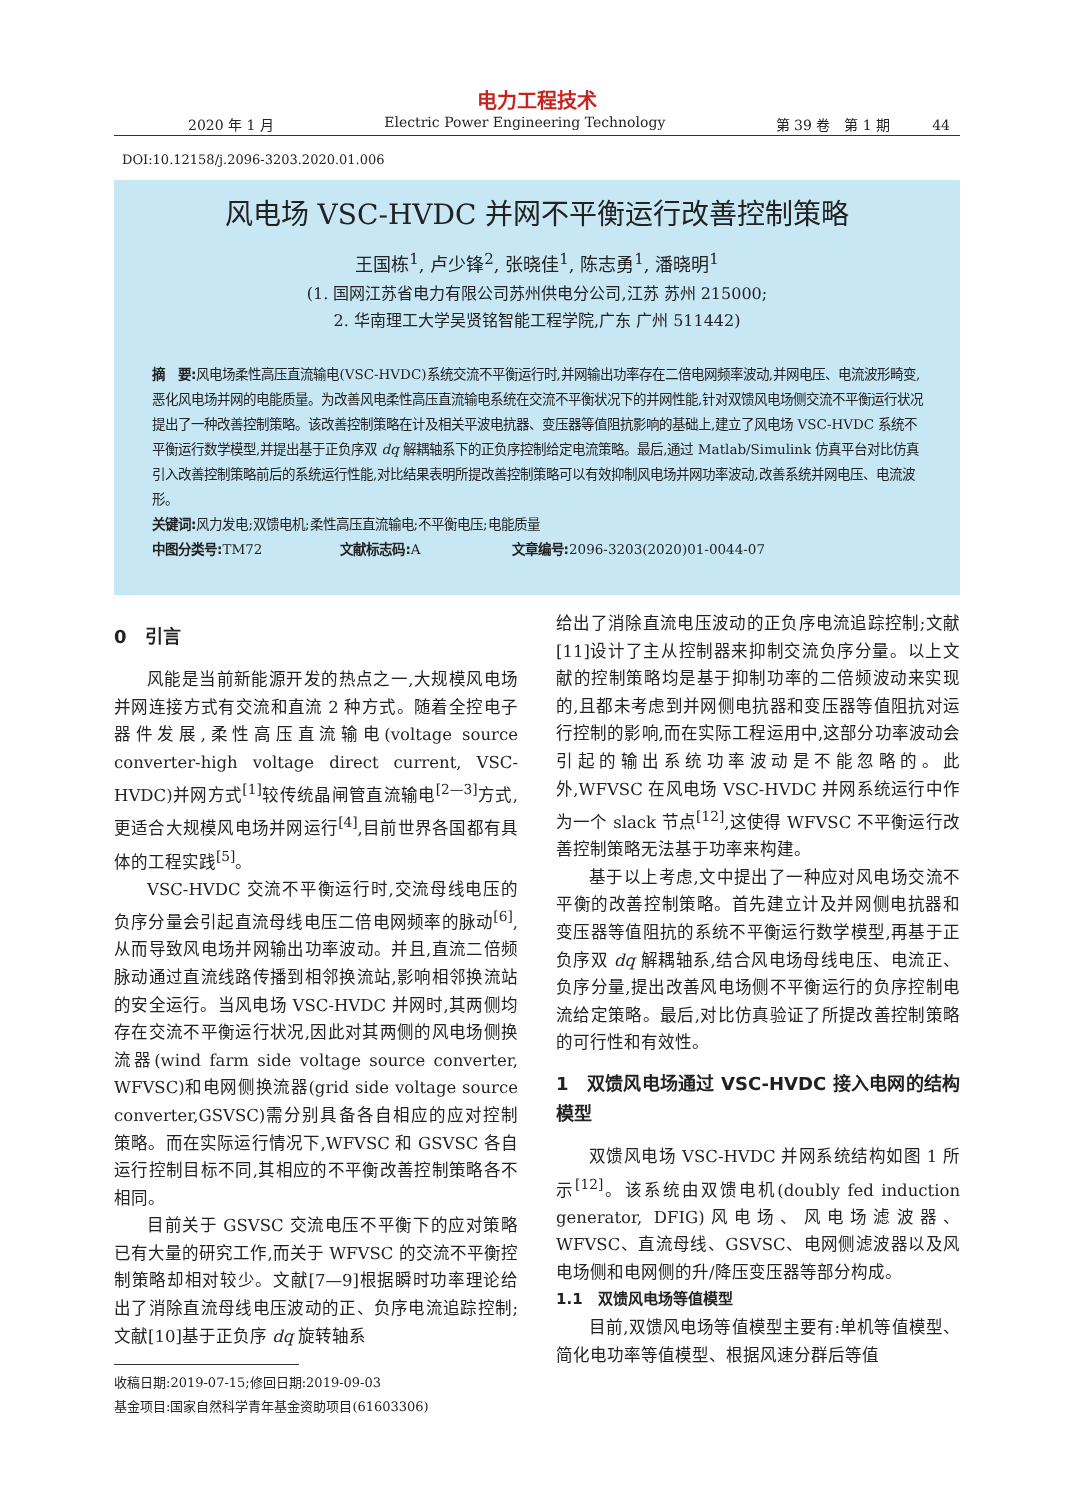电力工程技术
2020 年 1 月 Electric Power Engineering Technology 第 39 卷　第 1 期　　　44
DOI:10.12158/j.2096-3203.2020.01.006
风电场 VSC-HVDC 并网不平衡运行改善控制策略
王国栋<sup>1</sup>, 卢少锋<sup>2</sup>, 张晓佳<sup>1</sup>, 陈志勇<sup>1</sup>, 潘晓明<sup>1</sup>
(1. 国网江苏省电力有限公司苏州供电分公司,江苏 苏州 215000;
2. 华南理工大学吴贤铭智能工程学院,广东 广州 511442)
摘　要: 风电场柔性高压直流输电(VSC-HVDC)系统交流不平衡运行时,并网输出功率存在二倍电网频率波动,并网电压、电流波形畸变,恶化风电场并网的电能质量。为改善风电柔性高压直流输电系统在交流不平衡状况下的并网性能,针对双馈风电场侧交流不平衡运行状况提出了一种改善控制策略。该改善控制策略在计及相关平波电抗器、变压器等值阻抗影响的基础上,建立了风电场 VSC-HVDC 系统不平衡运行数学模型,并提出基于正负序双 dq 解耦轴系下的正负序控制给定电流策略。最后,通过 Matlab/Simulink 仿真平台对比仿真引入改善控制策略前后的系统运行性能,对比结果表明所提改善控制策略可以有效抑制风电场并网功率波动,改善系统并网电压、电流波形。
关键词: 风力发电;双馈电机;柔性高压直流输电;不平衡电压;电能质量
中图分类号: TM72　　　　　　文献标志码: A　　　　　　　文章编号: 2096-3203(2020)01-0044-07
0　引言
风能是当前新能源开发的热点之一,大规模风电场并网连接方式有交流和直流 2 种方式。随着全控电子器件发展,柔性高压直流输电(voltage source converter-high voltage direct current, VSC-HVDC)并网方式<sup>[1]</sup>较传统晶闸管直流输电<sup>[2—3]</sup>方式,更适合大规模风电场并网运行<sup>[4]</sup>,目前世界各国都有具体的工程实践<sup>[5]</sup>。
VSC-HVDC 交流不平衡运行时,交流母线电压的负序分量会引起直流母线电压二倍电网频率的脉动<sup>[6]</sup>,从而导致风电场并网输出功率波动。并且,直流二倍频脉动通过直流线路传播到相邻换流站,影响相邻换流站的安全运行。当风电场 VSC-HVDC 并网时,其两侧均存在交流不平衡运行状况,因此对其两侧的风电场侧换流器(wind farm side voltage source converter, WFVSC)和电网侧换流器(grid side voltage source converter,GSVSC)需分别具备各自相应的应对控制策略。而在实际运行情况下,WFVSC 和 GSVSC 各自运行控制目标不同,其相应的不平衡改善控制策略各不相同。
目前关于 GSVSC 交流电压不平衡下的应对策略已有大量的研究工作,而关于 WFVSC 的交流不平衡控制策略却相对较少。文献[7—9]根据瞬时功率理论给出了消除直流母线电压波动的正、负序电流追踪控制;文献[10]基于正负序 dq 旋转轴系
收稿日期:2019-07-15;修回日期:2019-09-03
基金项目:国家自然科学青年基金资助项目(61603306)
给出了消除直流电压波动的正负序电流追踪控制;文献[11]设计了主从控制器来抑制交流负序分量。以上文献的控制策略均是基于抑制功率的二倍频波动来实现的,且都未考虑到并网侧电抗器和变压器等值阻抗对运行控制的影响,而在实际工程运用中,这部分功率波动会引起的输出系统功率波动是不能忽略的。此外,WFVSC 在风电场 VSC-HVDC 并网系统运行中作为一个 slack 节点<sup>[12]</sup>,这使得 WFVSC 不平衡运行改善控制策略无法基于功率来构建。
基于以上考虑,文中提出了一种应对风电场交流不平衡的改善控制策略。首先建立计及并网侧电抗器和变压器等值阻抗的系统不平衡运行数学模型,再基于正负序双 dq 解耦轴系,结合风电场母线电压、电流正、负序分量,提出改善风电场侧不平衡运行的负序控制电流给定策略。最后,对比仿真验证了所提改善控制策略的可行性和有效性。
1　双馈风电场通过 VSC-HVDC 接入电网的结构模型
双馈风电场 VSC-HVDC 并网系统结构如图 1 所示<sup>[12]</sup>。该系统由双馈电机(doubly fed induction generator, DFIG)风电场、风电场滤波器、WFVSC、直流母线、GSVSC、电网侧滤波器以及风电场侧和电网侧的升/降压变压器等部分构成。
1.1　双馈风电场等值模型
目前,双馈风电场等值模型主要有:单机等值模型、简化电功率等值模型、根据风速分群后等值